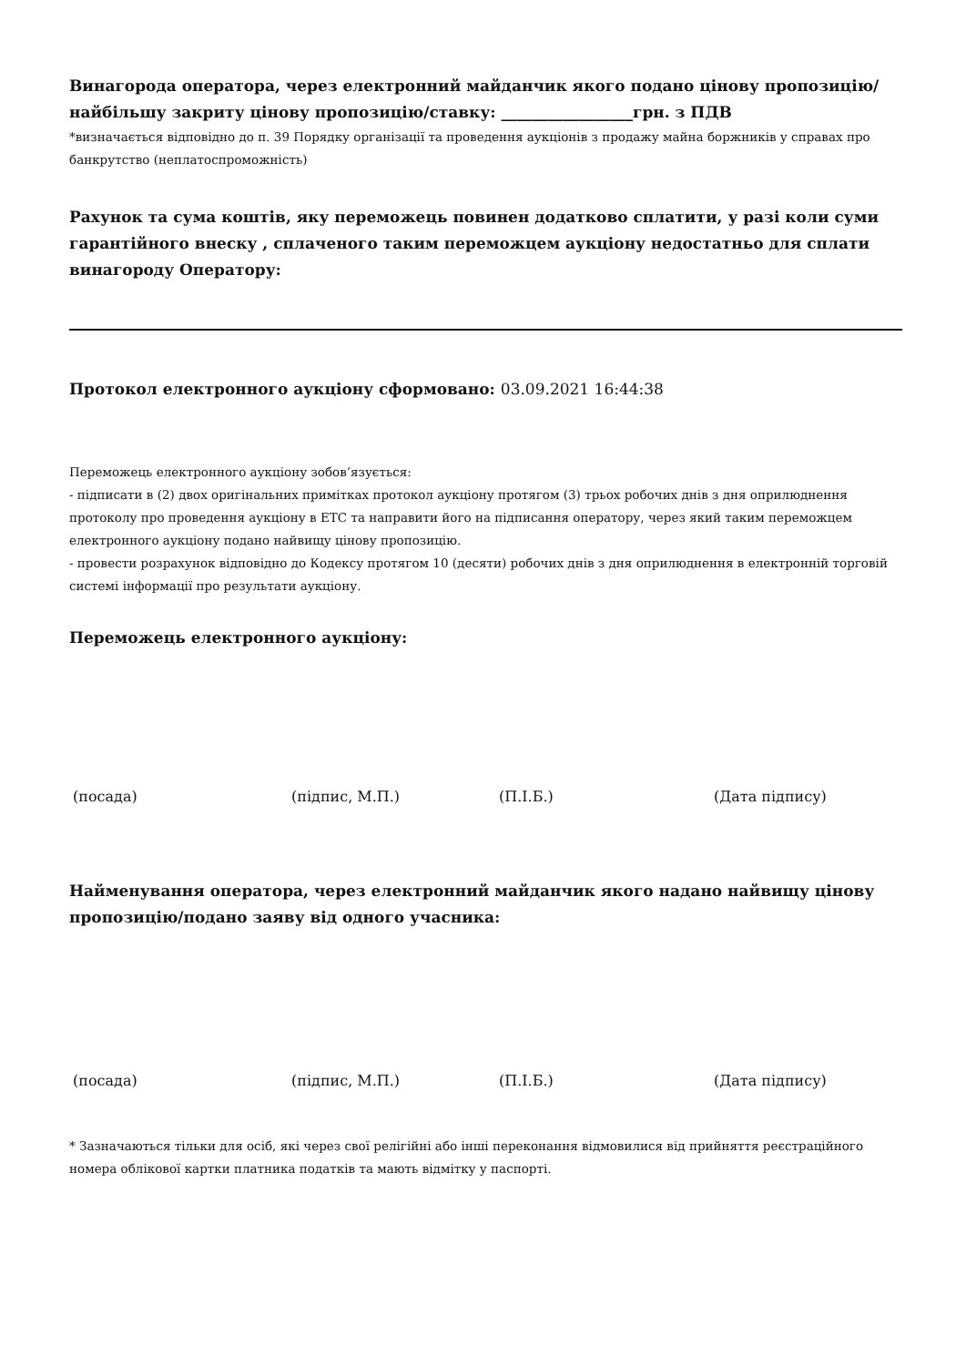Винагорода оператора, через електронний майданчик якого подано цінову пропозицію/найбільшу закриту цінову пропозицію/ставку: _________________грн. з ПДВ
*визначається відповідно до п. 39 Порядку організації та проведення аукціонів з продажу майна боржників у справах про банкрутство (неплатоспроможність)
Рахунок та сума коштів, яку переможець повинен додатково сплатити, у разі коли суми гарантійного внеску , сплаченого таким переможцем аукціону недостатньо для сплати винагороду Оператору:
Протокол електронного аукціону сформовано: 03.09.2021 16:44:38
Переможець електронного аукціону зобов’язується:
- підписати в (2) двох оригінальних примітках протокол аукціону протягом (3) трьох робочих днів з дня оприлюднення протоколу про проведення аукціону в ЕТС та направити його на підписання оператору, через який таким переможцем електронного аукціону подано найвищу цінову пропозицію.
- провести розрахунок відповідно до Кодексу протягом 10 (десяти) робочих днів з дня оприлюднення в електронній торговій системі інформації про результати аукціону.
Переможець електронного аукціону:
(посада) (підпис, М.П.) (П.І.Б.) (Дата підпису)
Найменування оператора, через електронний майданчик якого надано найвищу цінову пропозицію/подано заяву від одного учасника:
(посада) (підпис, М.П.) (П.І.Б.) (Дата підпису)
* Зазначаються тільки для осіб, які через свої релігійні або інші переконання відмовилися від прийняття реєстраційного номера облікової картки платника податків та мають відмітку у паспорті.